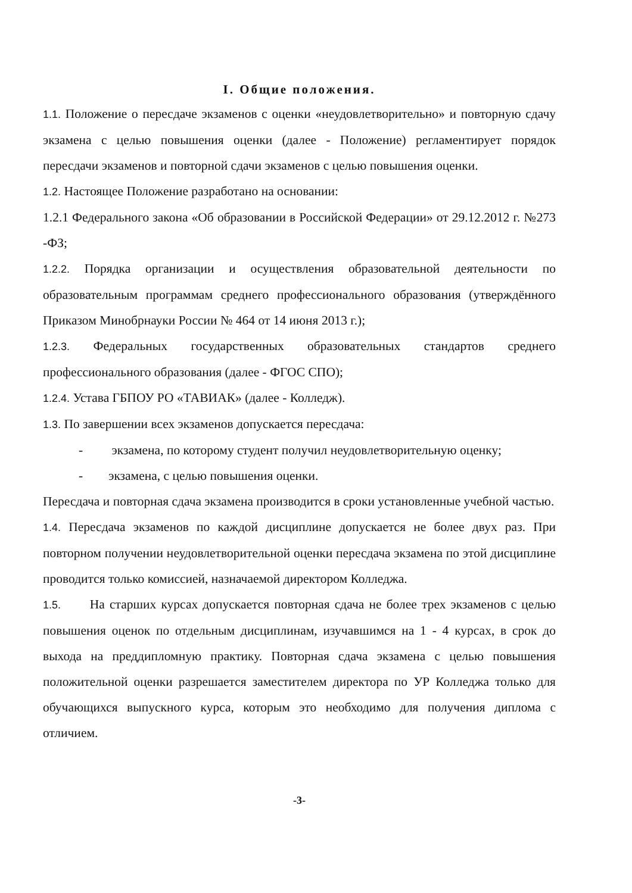I. Общие положения.
1.1. Положение о пересдаче экзаменов с оценки «неудовлетворительно» и повторную сдачу экзамена с целью повышения оценки (далее - Положение) регламентирует порядок пересдачи экзаменов и повторной сдачи экзаменов с целью повышения оценки.
1.2. Настоящее Положение разработано на основании:
1.2.1 Федерального закона «Об образовании в Российской Федерации» от 29.12.2012 г. №273 -ФЗ;
1.2.2. Порядка организации и осуществления образовательной деятельности по образовательным программам среднего профессионального образования (утверждённого Приказом Минобрнауки России № 464 от 14 июня 2013 г.);
1.2.3. Федеральных государственных образовательных стандартов среднего профессионального образования (далее - ФГОС СПО);
1.2.4. Устава ГБПОУ РО «ТАВИАК» (далее - Колледж).
1.3. По завершении всех экзаменов допускается пересдача:
- экзамена, по которому студент получил неудовлетворительную оценку;
- экзамена, с целью повышения оценки.
Пересдача и повторная сдача экзамена производится в сроки установленные учебной частью.
1.4. Пересдача экзаменов по каждой дисциплине допускается не более двух раз. При повторном получении неудовлетворительной оценки пересдача экзамена по этой дисциплине проводится только комиссией, назначаемой директором Колледжа.
1.5. На старших курсах допускается повторная сдача не более трех экзаменов с целью повышения оценок по отдельным дисциплинам, изучавшимся на 1 - 4 курсах, в срок до выхода на преддипломную практику. Повторная сдача экзамена с целью повышения положительной оценки разрешается заместителем директора по УР Колледжа только для обучающихся выпускного курса, которым это необходимо для получения диплома с отличием.
-3-